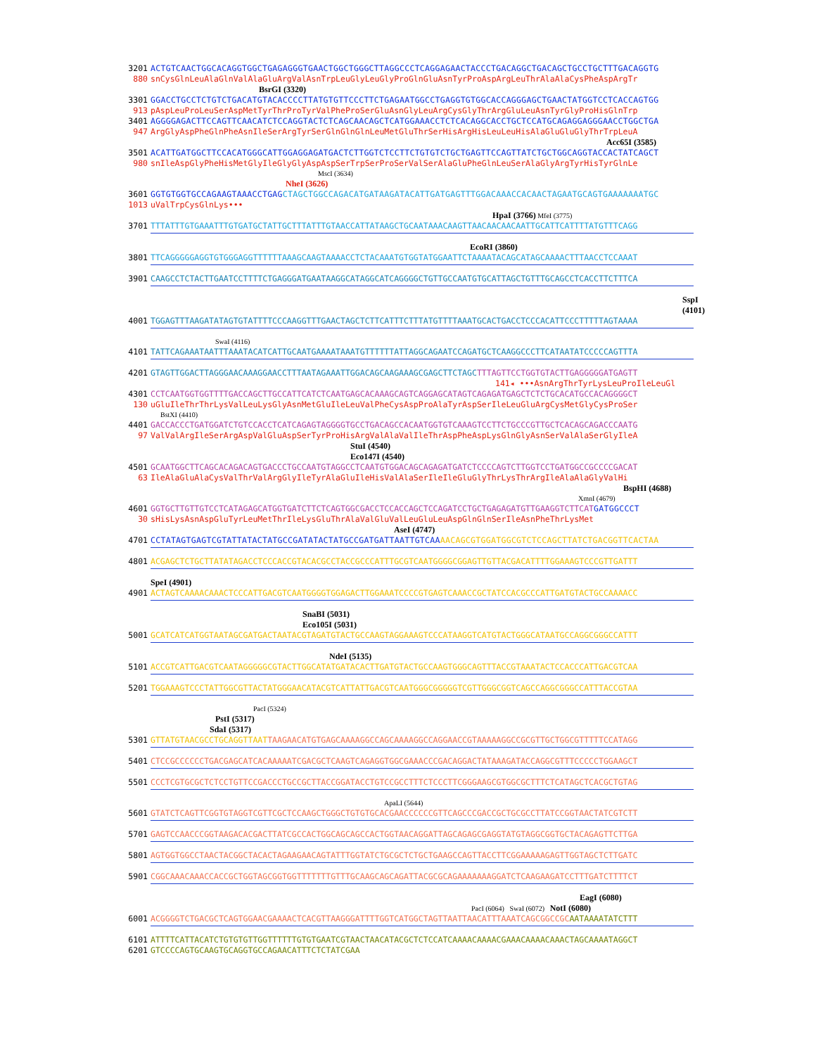3201 ACTGTCAACTGGCACAGGTGGCTGAGAGGGTGAACTGGCTGGGCTTAGGCCCTCAGGAGAACTACCCTGACAGGCTGACAGCTGCCTGCTTTGACAGGTG
880 snCysGlnLeuAlaGlnValAlaGluArgValAsnTrpLeuGlyLeuGlyProGlnGluAsnTyrProAspArgLeuThrAlaAlaCysPheAspArgTr
BsrGI (3320)
3301 GGACCTGCCTCTGTCTGACATGTACACCCCTTATGTGTTCCCTTCTGAGAATGGCCTGAGGTGTGGCACCAGGGAGCTGAACTATGGTCCTCACCAGTGG
913 pAspLeuProLeuSerAspMetTyrThrProTyrValPheProSerGluAsnGlyLeuArgCysGlyThrArgGluLeuAsnTyrGlyProHisGlnTrp
3401 AGGGGAGACTTCCAGTTCAACATCTCCAGGTACTCTCAGCAACAGCTCATGGAAACCTCTCACAGGCACCTGCTCCATGCAGAGGAGGGAACCTGGCTGA
947 ArgGlyAspPheGlnPheAsnIleSerArgTyrSerGlnGlnGlnLeuMetGluThrSerHisArgHisLeuLeuHisAlaGluGluGlyThrTrpLeuA
Acc65I (3585)
3501 ACATTGATGGCTTCCACATGGGCATTGGAGGAGATGACTCTTGGTCTCCTTCTGTGTCTGCTGAGTTCCAGTTATCTGCTGGCAGGTACCACTATCAGCT
980 snIleAspGlyPheHisMetGlyIleGlyGlyAspAspSerTrpSerProSerValSerAlaGluPheGlnLeuSerAlaGlyArgTyrHisTyrGlnLe
MscI (3634)
NheI (3626)
3601 GGTGTGGTGCCAGAAGTAAACCTGAGCTAGCTGGCCAGACATGATAAGATACATTGATGAGTTTGGACAAACCACAACTAGAATGCAGTGAAAAAAATGC
1013 uValTrpCysGlnLys•••
HpaI (3766) MfeI (3775)
3701 TTTATTTGTGAAATTTGTGATGCTATTGCTTTATTTGTAACCATTATAAGCTGCAATAAACAAGTTAACAACAACAATTGCATTCATTTTATGTTTCAGG
EcoRI (3860)
3801 TTCAGGGGGAGGTGTGGGAGGTTTTTTAAAGCAAGTAAAACCTCTACAAATGTGGTATGGAATTCTAAAATACAGCATAGCAAAACTTTAACCTCCAAAT
3901 CAAGCCTCTACTTGAATCCTTTTCTGAGGGATGAATAAGGCATAGGCATCAGGGGCTGTTGCCAATGTGCATTAGCTGTTTGCAGCCTCACCTTCTTTCA
SspI (4101)
4001 TGGAGTTTAAGATATAGTGTATTTTCCCAAGGTTTGAACTAGCTCTTCATTTCTTTATGTTTTAAATGCACTGACCTCCCACATTCCCTTTTTAGTAAAA
SwaI (4116)
4101 TATTCAGAAATAATTTAAATACATCATTGCAATGAAAATAAATGTTTTTTATTAGGCAGAATCCAGATGCTCAAGGCCCTTCATAATATCCCCCAGTTTA
4201 GTAGTTGGACTTAGGGAACAAAGGAACCTTTAATAGAAATTGGACAGCAAGAAAGCGAGCTTCTAGCTTTAGTTCCTGGTGTACTTGAGGGGGATGAGTT
141◂ •••AsnArgThrTyrLysLeuProIleLeuGl
4301 CCTCAATGGTGGTTTTGACCAGCTTGCCATTCATCTCAATGAGCACAAAGCAGTCAGGAGCATAGTCAGAGATGAGCTCTCTGCACATGCCACAGGGGCT
130 uGluIleThrThrLysValLeuLysGlyAsnMetGluIleLeuValPheCysAspProAlaTyrAspSerIleLeuGluArgCysMetGlyCysProSer
BstXI (4410)
4401 GACCACCCTGATGGATCTGTCCACCTCATCAGAGTAGGGGTGCCTGACAGCCACAATGGTGTCAAAGTCCTTCTGCCCGTTGCTCACAGCAGACCCAATG
97 ValValArgIleSerArgAspValGluAspSerTyrProHisArgValAlaValIleThrAspPheAspLysGlnGlyAsnSerValAlaSerGlyIleA
StuI (4540)
Eco147I (4540)
4501 GCAATGGCTTCAGCACAGACAGTGACCCTGCCAATGTAGGCCTCAATGTGGACAGCAGAGATGATCTCCCCAGTCTTGGTCCTGATGGCCGCCCCGACAT
63 IleAlaGluAlaCysValThrValArgGlyIleTyrAlaGluIleHisValAlaSerIleIleGluGlyThrLysThrArgIleAlaAlaGlyValHi
BspHI (4688)
XmnI (4679)
4601 GGTGCTTGTTGTCCTCATAGAGCATGGTGATCTTCTCAGTGGCGACCTCCACCAGCTCCAGATCCTGCTGAGAGATGTTGAAGGTCTTCATGATGGCCCT
30 sHisLysAsnAspGluTyrLeuMetThrIleLysGluThrAlaValGluValLeuGluLeuAspGlnGlnSerIleAsnPheThrLysMet
AseI (4747)
4701 CCTATAGTGAGTCGTATTATACTATGCCGATATACTATGCCGATGATTAATTGTCAAAACAGCGTGGATGGCGTCTCCAGCTTATCTGACGGTTCACTAA
4801 ACGAGCTCTGCTTATATAGACCTCCCACCGTACACGCCTACCGCCCATTTGCGTCAATGGGGCGGAGTTGTTACGACATTTTGGAAAGTCCCGTTGATTT
SpeI (4901)
4901 ACTAGTCAAAACAAACTCCCATTGACGTCAATGGGGTGGAGACTTGGAAATCCCCGTGAGTCAAACCGCTATCCACGCCCATTGATGTACTGCCAAAACC
SnaBI (5031)
Eco105I (5031)
5001 GCATCATCATGGTAATAGCGATGACTAATACGTAGATGTACTGCCAAGTAGGAAAGTCCCATAAGGTCATGTACTGGGCATAATGCCAGGCGGGCCATTT
NdeI (5135)
5101 ACCGTCATTGACGTCAATAGGGGGCGTACTTGGCATATGATACACTTGATGTACTGCCAAGTGGGCAGTTTACCGTAAATACTCCACCCATTGACGTCAA
5201 TGGAAAGTCCCTATTGGCGTTACTATGGGAACATACGTCATTATTGACGTCAATGGGCGGGGGTCGTTGGGCGGTCAGCCAGGCGGGCCATTTACCGTAA
PacI (5324)
PstI (5317)
SdaI (5317)
5301 GTTATGTAACGCCTGCAGGTTAATTAAGAACATGTGAGCAAAAGGCCAGCAAAAGGCCAGGAACCGTAAAAAGGCCGCGTTGCTGGCGTTTTTCCATAGG
5401 CTCCGCCCCCCTGACGAGCATCACAAAAATCGACGCTCAAGTCAGAGGTGGCGAAACCCGACAGGACTATAAAGATACCAGGCGTTTCCCCCTGGAAGCT
5501 CCCTCGTGCGCTCTCCTGTTCCGACCCTGCCGCTTACCGGATACCTGTCCGCCTTTCTCCCTTCGGGAAGCGTGGCGCTTTCTCATAGCTCACGCTGTAG
ApaLI (5644)
5601 GTATCTCAGTTCGGTGTAGGTCGTTCGCTCCAAGCTGGGCTGTGTGCACGAACCCCCCGTTCAGCCCGACCGCTGCGCCTTATCCGGTAACTATCGTCTT
5701 GAGTCCAACCCGGTAAGACACGACTTATCGCCACTGGCAGCAGCCACTGGTAACAGGATTAGCAGAGCGAGGTATGTAGGCGGTGCTACAGAGTTCTTGA
5801 AGTGGTGGCCTAACTACGGCTACACTAGAAGAACAGTATTTGGTATCTGCGCTCTGCTGAAGCCAGTTACCTTCGGAAAAAGAGTTGGTAGCTCTTGATC
5901 CGGCAAACAAACCACCGCTGGTAGCGGTGGTTTTTTTGTTTGCAAGCAGCAGATTACGCGCAGAAAAAAAGGATCTCAAGAAGATCCTTTGATCTTTTCT
EagI (6080)
PacI (6064) SwaI (6072) NotI (6080)
6001 ACGGGGTCTGACGCTCAGTGGAACGAAAACTCACGTTAAGGGATTTTGGTCATGGCTAGTTAATTAACATTTAAATCAGCGGCCGCAATAAAATATCTTT
6101 ATTTTCATTACATCTGTGTGTTGGTTTTTTGTGTGAATCGTAACTAACATACGCTCTCCATCAAAACAAAACGAAACAAAACAAACTAGCAAAATAGGCT
6201 GTCCCCAGTGCAAGTGCAGGTGCCAGAACATTTCTCTATCGAA